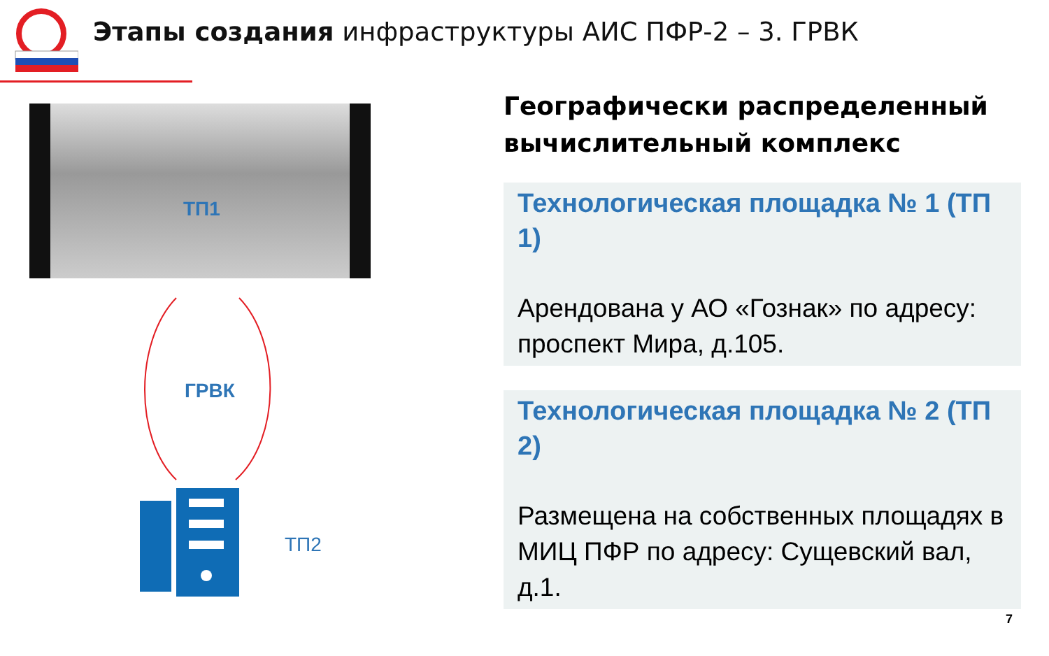Этапы создания инфраструктуры АИС ПФР-2 – 3. ГРВК
ТП1
ГРВК
ТП2
Географически распределенный вычислительный комплекс
Технологическая площадка № 1 (ТП 1)
Арендована у АО «Гознак» по адресу: проспект Мира, д.105.
Технологическая площадка № 2 (ТП 2)
Размещена на собственных площадях в МИЦ ПФР по адресу: Сущевский вал, д.1.
7